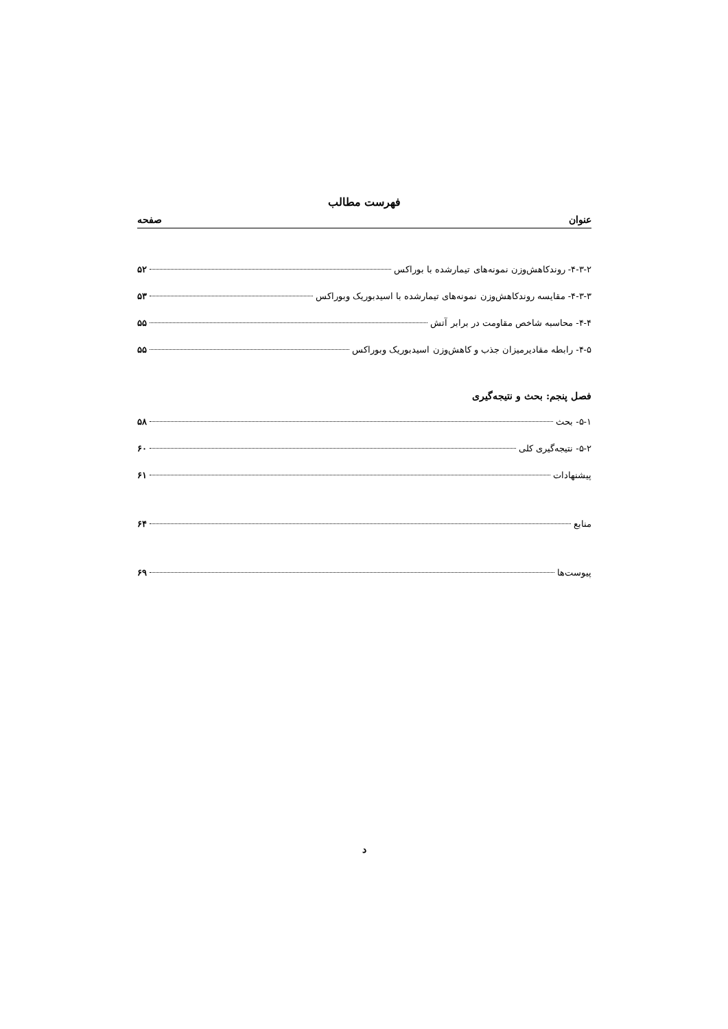فهرست مطالب
عنوان صفحه
۴-۳-۲- روندکاهش‌وزن نمونه‌های تیمارشده با بوراکس ۵۲
۴-۳-۳- مقایسه روندکاهش‌وزن نمونه‌های تیمارشده با اسیدبوریک وبوراکس ۵۳
۴-۴- محاسبه شاخص مقاومت در برابر آتش ۵۵
۴-۵- رابطه مقادیرمیزان جذب و کاهش‌وزن اسیدبوریک وبوراکس ۵۵
فصل پنجم: بحث و نتیجه‌گیری
۵-۱- بحث ۵۸
۵-۲- نتیجه‌گیری کلی ۶۰
پیشنهادات ۶۱
منابع ۶۴
پیوست‌ها ۶۹
د